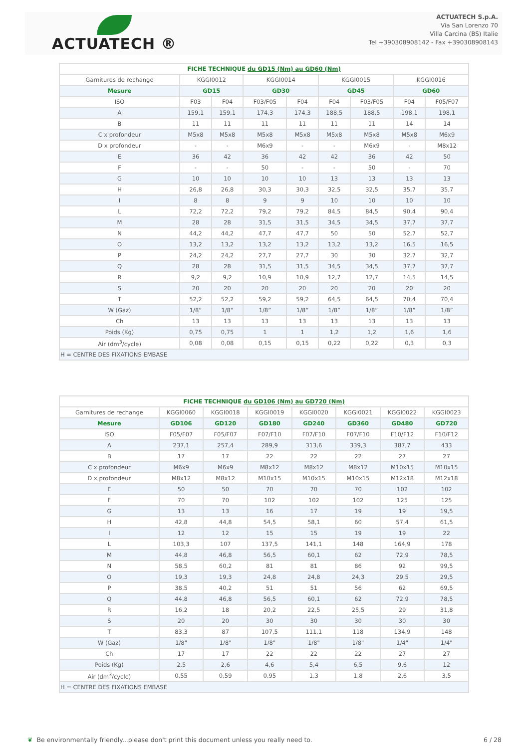ACTUATECH ®
ACTUATECH S.p.A.
Via San Lorenzo 70
Villa Carcina (BS) Italie
Tel +390308908142 - Fax +390308908143
| FICHE TECHNIQUE du GD15 (Nm) au GD60 (Nm) | | | | | | | | |
| Garnitures de rechange | KGGI0012 | | KGGI0014 | | KGGI0015 | | KGGI0016 | |
| Mesure | GD15 | | GD30 | | GD45 | | GD60 | |
| ISO | F03 | F04 | F03/F05 | F04 | F04 | F03/F05 | F04 | F05/F07 |
| A | 159,1 | 159,1 | 174,3 | 174,3 | 188,5 | 188,5 | 198,1 | 198,1 |
| B | 11 | 11 | 11 | 11 | 11 | 11 | 14 | 14 |
| C x profondeur | M5x8 | M5x8 | M5x8 | M5x8 | M5x8 | M5x8 | M5x8 | M6x9 |
| D x profondeur | - | - | M6x9 | - | - | M6x9 | - | M8x12 |
| E | 36 | 42 | 36 | 42 | 42 | 36 | 42 | 50 |
| F | - | - | 50 | - | - | 50 | - | 70 |
| G | 10 | 10 | 10 | 10 | 13 | 13 | 13 | 13 |
| H | 26,8 | 26,8 | 30,3 | 30,3 | 32,5 | 32,5 | 35,7 | 35,7 |
| I | 8 | 8 | 9 | 9 | 10 | 10 | 10 | 10 |
| L | 72,2 | 72,2 | 79,2 | 79,2 | 84,5 | 84,5 | 90,4 | 90,4 |
| M | 28 | 28 | 31,5 | 31,5 | 34,5 | 34,5 | 37,7 | 37,7 |
| N | 44,2 | 44,2 | 47,7 | 47,7 | 50 | 50 | 52,7 | 52,7 |
| O | 13,2 | 13,2 | 13,2 | 13,2 | 13,2 | 13,2 | 16,5 | 16,5 |
| P | 24,2 | 24,2 | 27,7 | 27,7 | 30 | 30 | 32,7 | 32,7 |
| Q | 28 | 28 | 31,5 | 31,5 | 34,5 | 34,5 | 37,7 | 37,7 |
| R | 9,2 | 9,2 | 10,9 | 10,9 | 12,7 | 12,7 | 14,5 | 14,5 |
| S | 20 | 20 | 20 | 20 | 20 | 20 | 20 | 20 |
| T | 52,2 | 52,2 | 59,2 | 59,2 | 64,5 | 64,5 | 70,4 | 70,4 |
| W (Gaz) | 1/8” | 1/8” | 1/8” | 1/8” | 1/8” | 1/8” | 1/8” | 1/8” |
| Ch | 13 | 13 | 13 | 13 | 13 | 13 | 13 | 13 |
| Poids (Kg) | 0,75 | 0,75 | 1 | 1 | 1,2 | 1,2 | 1,6 | 1,6 |
| Air (dm<sup>3</sup>/cycle) | 0,08 | 0,08 | 0,15 | 0,15 | 0,22 | 0,22 | 0,3 | 0,3 |
| H = CENTRE DES FIXATIONS EMBASE | | | | | | | | |
| FICHE TECHNIQUE du GD106 (Nm) au GD720 (Nm) | | | | | | | |
| Garnitures de rechange | KGGI0060 | KGGI0018 | KGGI0019 | KGGI0020 | KGGI0021 | KGGI0022 | KGGI0023 |
| Mesure | GD106 | GD120 | GD180 | GD240 | GD360 | GD480 | GD720 |
| ISO | F05/F07 | F05/F07 | F07/F10 | F07/F10 | F07/F10 | F10/F12 | F10/F12 |
| A | 237,1 | 257,4 | 289,9 | 313,6 | 339,3 | 387,7 | 433 |
| B | 17 | 17 | 22 | 22 | 22 | 27 | 27 |
| C x profondeur | M6x9 | M6x9 | M8x12 | M8x12 | M8x12 | M10x15 | M10x15 |
| D x profondeur | M8x12 | M8x12 | M10x15 | M10x15 | M10x15 | M12x18 | M12x18 |
| E | 50 | 50 | 70 | 70 | 70 | 102 | 102 |
| F | 70 | 70 | 102 | 102 | 102 | 125 | 125 |
| G | 13 | 13 | 16 | 17 | 19 | 19 | 19,5 |
| H | 42,8 | 44,8 | 54,5 | 58,1 | 60 | 57,4 | 61,5 |
| I | 12 | 12 | 15 | 15 | 19 | 19 | 22 |
| L | 103,3 | 107 | 137,5 | 141,1 | 148 | 164,9 | 178 |
| M | 44,8 | 46,8 | 56,5 | 60,1 | 62 | 72,9 | 78,5 |
| N | 58,5 | 60,2 | 81 | 81 | 86 | 92 | 99,5 |
| O | 19,3 | 19,3 | 24,8 | 24,8 | 24,3 | 29,5 | 29,5 |
| P | 38,5 | 40,2 | 51 | 51 | 56 | 62 | 69,5 |
| Q | 44,8 | 46,8 | 56,5 | 60,1 | 62 | 72,9 | 78,5 |
| R | 16,2 | 18 | 20,2 | 22,5 | 25,5 | 29 | 31,8 |
| S | 20 | 20 | 30 | 30 | 30 | 30 | 30 |
| T | 83,3 | 87 | 107,5 | 111,1 | 118 | 134,9 | 148 |
| W (Gaz) | 1/8" | 1/8" | 1/8" | 1/8" | 1/8" | 1/4" | 1/4" |
| Ch | 17 | 17 | 22 | 22 | 22 | 27 | 27 |
| Poids (Kg) | 2,5 | 2,6 | 4,6 | 5,4 | 6,5 | 9,6 | 12 |
| Air (dm<sup>3</sup>/cycle) | 0,55 | 0,59 | 0,95 | 1,3 | 1,8 | 2,6 | 3,5 |
| H = CENTRE DES FIXATIONS EMBASE | | | | | | | |
❦ Be environmentally friendly...please don't print this document unless you really need to. 6 / 28